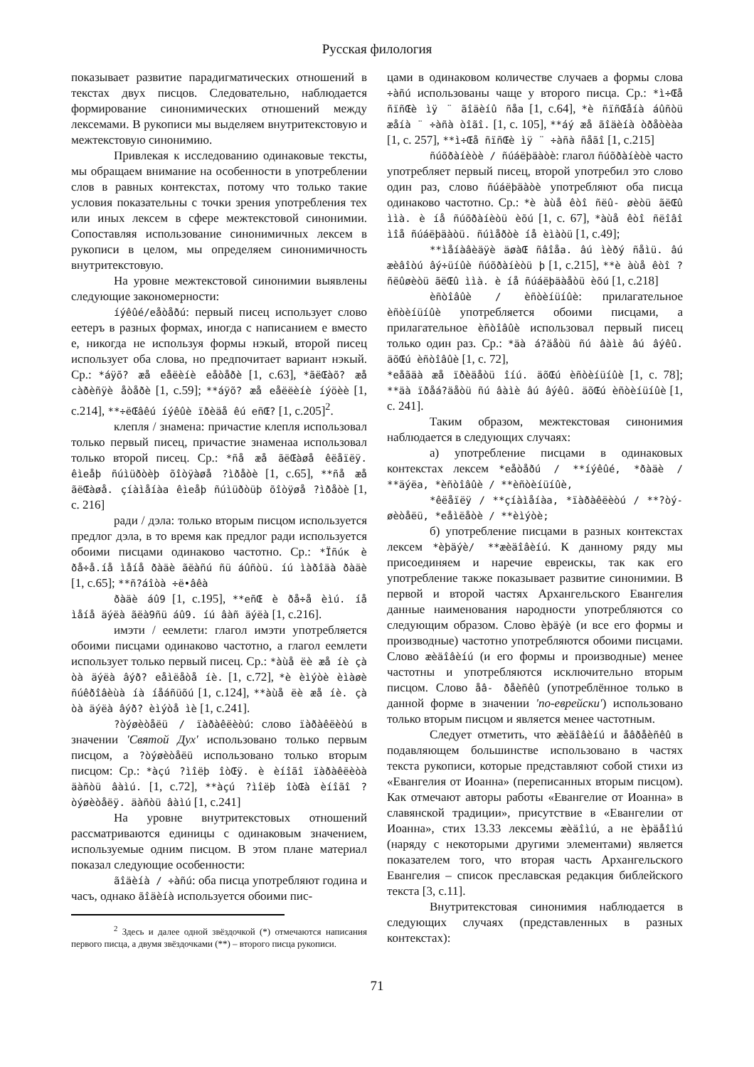Русская филология
показывает развитие парадигматических отношений в текстах двух писцов. Следовательно, наблюдается формирование синонимических отношений между лексемами. В рукописи мы выделяем внутритекстовую и межтекстовую синонимию.
Привлекая к исследованию одинаковые тексты, мы обращаем внимание на особенности в употреблении слов в равных контекстах, потому что только такие условия показательны с точки зрения употребления тех или иных лексем в сфере межтекстовой синонимии. Сопоставляя использование синонимичных лексем в рукописи в целом, мы определяем синонимичность внутритекстовую.
На уровне межтекстовой синонимии выявлены следующие закономерности:
íýêûé/eåòåðú: первый писец использует слово еетеръ в разных формах, иногда с написанием е вместо е, никогда не используя формы нэкый, второй писец использует оба слова, но предпочитает вариант нэкый. Ср.: *áÿõ? æå eåëèíè eåòåðè [1, с.63], *ãëŒàõ? æå càðèñÿè åòåðè [1, с.59]; **áÿõ? æå eåëëèíè íýöèè [1, с.214], **÷ëŒâêú íýêûè ïðèäå êú eñŒ? [1, с.205]<sup>2</sup>.
клепля / знамена: причастие клепля использовал только первый писец, причастие знаменаа использовал только второй писец. Ср.: *ñå æå ãëŒàøå êëåïëÿ. êìeåþ ñúìüðòèþ õîòÿàøå ?ìðåòè [1, с.65], **ñå æå ãëŒàøå. çíàìåíàa êìeåþ ñúìüðòüþ õîòÿøå ?ìðåòè [1, с. 216]
ради / дэла: только вторым писцом используется предлог дэла, в то время как предлог ради используется обоими писцами одинаково частотно. Ср.: *Ïñúк è ðå÷å.íå ìåíå ðàäè ãëàñú ñü áûñòü. íú ìàðîäà ðàäè [1, с.65]; **ñ?áîòà ÷ë•âêà
ðàäè áû9 [1, с.195], **eñŒ è ðå÷å èìú. íå ìåíå äýëà ãëà9ñü áû9. íú âàñ äýëà [1, с.216].
имэти / еемлети: глагол имэти употребляется обоими писцами одинаково частотно, а глагол еемлети использует только первый писец. Ср.: *àùå ëè æå íè çà òà äýëà âýð? eåìëåòå íè. [1, с.72], *è èìýòè èìàøè ñúêðîâèùà íà íåáñüõú [1, с.124], **àùå ëè æå íè. çà òà äýëà âýð? èìýòå ìè [1, с.241].
?òýøèòåëü / ïàðàêëèòú: слово ïàðàêëèòú в значении 'Святой Дух' использовано только первым писцом, а ?òýøèòåëü использовано только вторым писцом: Ср.: *àçú ?ìîëþ îòŒÿ. è èíîãî ïàðàêëèòà äàñòü âàìú. [1, с.72], **àçú ?ìîëþ îòŒà èíîãî ?òýøèòåëÿ. äàñòü âàìú [1, с.241]
На уровне внутритекстовых отношений рассматриваются единицы с одинаковым значением, используемые одним писцом. В этом плане материал показал следующие особенности:
ãîäèíà / ÷àñú: оба писца употребляют година и часъ, однако ãîäèíà используется обоими пис-
<sup>2</sup> Здесь и далее одной звёздочкой (*) отмечаются написания первого писца, а двумя звёздочками (**) – второго писца рукописи.
цами в одинаковом количестве случаев а формы слова ÷àñú использованы чаще у второго писца. Ср.: *ì÷Œå ñïñŒè ìÿ ¨ ãîäèíû ñåa [1, с.64], *è ñïñŒåíà áûñòü æåíà ¨ ÷àñà òîãî. [1, с. 105], **áý æå ãîäèíà òðåòèàa [1, с. 257], **ì÷Œå ñïñŒè ìÿ ¨ ÷àñà ñåãî [1, с.215]
ñúõðàíèòè / ñúáëþäàòè: глагол ñúõðàíèòè часто употребляет первый писец, второй употребил это слово один раз, слово ñúáëþäàòè употребляют оба писца одинаково частотно. Ср.: *è àùå êòî ñëû- øèòü ãëŒû ììà. è íå ñúõðàíèòü èõú [1, с. 67], *àùå êòî ñëîâî ìîå ñúáëþäàòü. ñúìåðòè íå èìàòü [1, с.49];
**ìåíàâèäÿè äøàŒ ñâîåа. âú ìèðý ñåìü. âú æèâîòú âý÷üíûè ñúõðàíèòü þ [1, с.215], **è àùå êòî ?ñëûøèòü ãëŒû ììà. è íå ñúáëþäàåòü èõú [1, с.218]
èñòîâûè / èñòèíüíûè: прилагательное èñòèíüíûè употребляется обоими писцами, а прилагательное èñòîâûè использовал первый писец только один раз. Ср.: *äà á?äåòü ñú âàìè âú âýêû. äõŒú èñòîâûè [1, с. 72],
*eåãäà æå ïðèäåòü îíú. äõŒú èñòèíüíûè [1, с. 78]; **äà ïðåá?äåòü ñú âàìè âú âýêû. äõŒú èñòèíüíûè [1, с. 241].
Таким образом, межтекстовая синонимия наблюдается в следующих случаях:
а) употребление писцами в одинаковых контекстах лексем *eåòåðú / **íýêûé, *ðàäè / **äýëа, *èñòîâûè / **èñòèíüíûè,
*êëåïëÿ / **çíàìåíàa, *ïàðàêëèòú / **?òý- øèòåëü, *eåìëåòè / **èìýòè;
б) употребление писцами в разных контекстах лексем *èþäýè/ **æèäîâèíú. К данному ряду мы присоединяем и наречие евреискы, так как его употребление также показывает развитие синонимии. В первой и второй частях Архангельского Евангелия данные наименования народности употребляются со следующим образом. Слово èþäýè (и все его формы и производные) частотно употребляются обоими писцами. Слово æèäîâèíú (и его формы и производные) менее частотны и употребляются исключительно вторым писцом. Слово åâ- ðåèñêû (употреблённое только в данной форме в значении 'по-еврейски') использовано только вторым писцом и является менее частотным.
Следует отметить, что æèäîâèíú и åâðåèñêû в подавляющем большинстве использовано в частях текста рукописи, которые представляют собой стихи из «Евангелия от Иоанна» (переписанных вторым писцом). Как отмечают авторы работы «Евангелие от Иоанна» в славянской традиции», присутствие в «Евангелии от Иоанна», стих 13.33 лексемы æèäîìú, а не èþäåîìú (наряду с некоторыми другими элементами) является показателем того, что вторая часть Архангельского Евангелия – список преславская редакция библейского текста [3, с.11].
Внутритекстовая синонимия наблюдается в следующих случаях (представленных в разных контекстах):
71